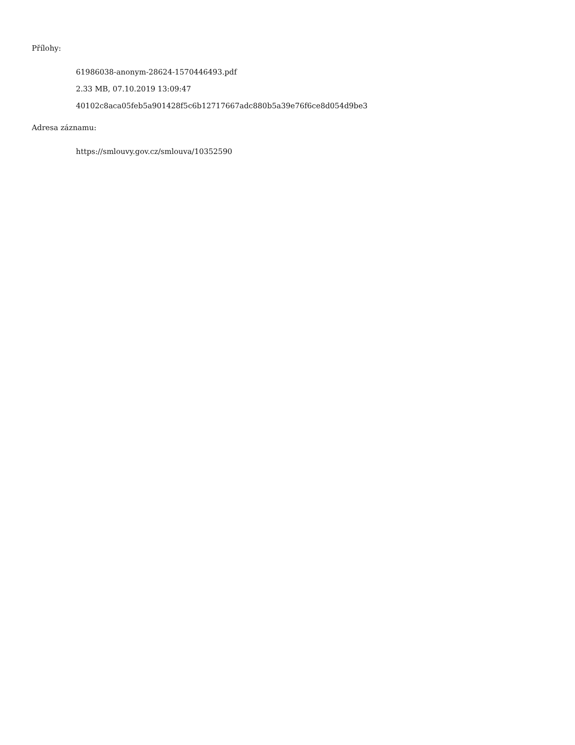Přílohy:
61986038-anonym-28624-1570446493.pdf
2.33 MB, 07.10.2019 13:09:47
40102c8aca05feb5a901428f5c6b12717667adc880b5a39e76f6ce8d054d9be3
Adresa záznamu:
https://smlouvy.gov.cz/smlouva/10352590